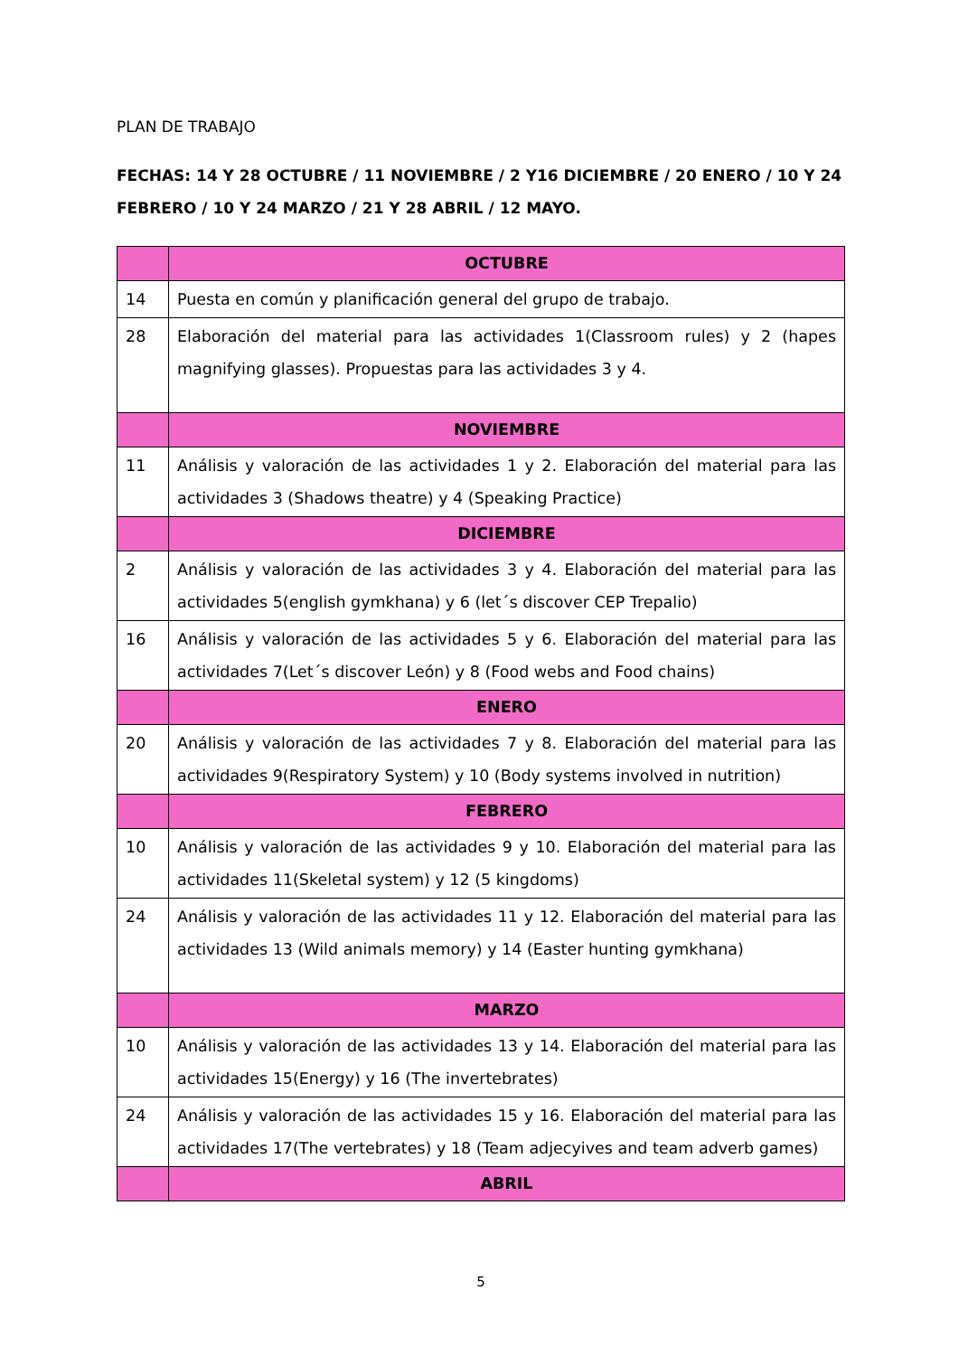PLAN DE TRABAJO
FECHAS: 14 Y 28 OCTUBRE / 11 NOVIEMBRE / 2 Y16 DICIEMBRE / 20 ENERO / 10 Y 24 FEBRERO / 10 Y 24 MARZO / 21 Y 28 ABRIL / 12 MAYO.
| | OCTUBRE |
| 14 | Puesta en común y planificación general del grupo de trabajo. |
| 28 | Elaboración del material para las actividades 1(Classroom rules) y 2 (hapes magnifying glasses). Propuestas para las actividades 3 y 4. |
| | NOVIEMBRE |
| 11 | Análisis y valoración de las actividades 1 y 2. Elaboración del material para las actividades 3 (Shadows theatre) y 4 (Speaking Practice) |
| | DICIEMBRE |
| 2 | Análisis y valoración de las actividades 3 y 4. Elaboración del material para las actividades 5(english gymkhana) y 6 (let´s discover CEP Trepalio) |
| 16 | Análisis y valoración de las actividades 5 y 6. Elaboración del material para las actividades 7(Let´s discover León) y 8 (Food webs and Food chains) |
| | ENERO |
| 20 | Análisis y valoración de las actividades 7 y 8. Elaboración del material para las actividades 9(Respiratory System) y 10 (Body systems involved in nutrition) |
| | FEBRERO |
| 10 | Análisis y valoración de las actividades 9 y 10. Elaboración del material para las actividades 11(Skeletal system) y 12 (5 kingdoms) |
| 24 | Análisis y valoración de las actividades 11 y 12. Elaboración del material para las actividades 13 (Wild animals memory) y 14 (Easter hunting gymkhana) |
| | MARZO |
| 10 | Análisis y valoración de las actividades 13 y 14. Elaboración del material para las actividades 15(Energy) y 16 (The invertebrates) |
| 24 | Análisis y valoración de las actividades 15 y 16. Elaboración del material para las actividades 17(The vertebrates) y 18 (Team adjecyives and team adverb games) |
| | ABRIL |
5